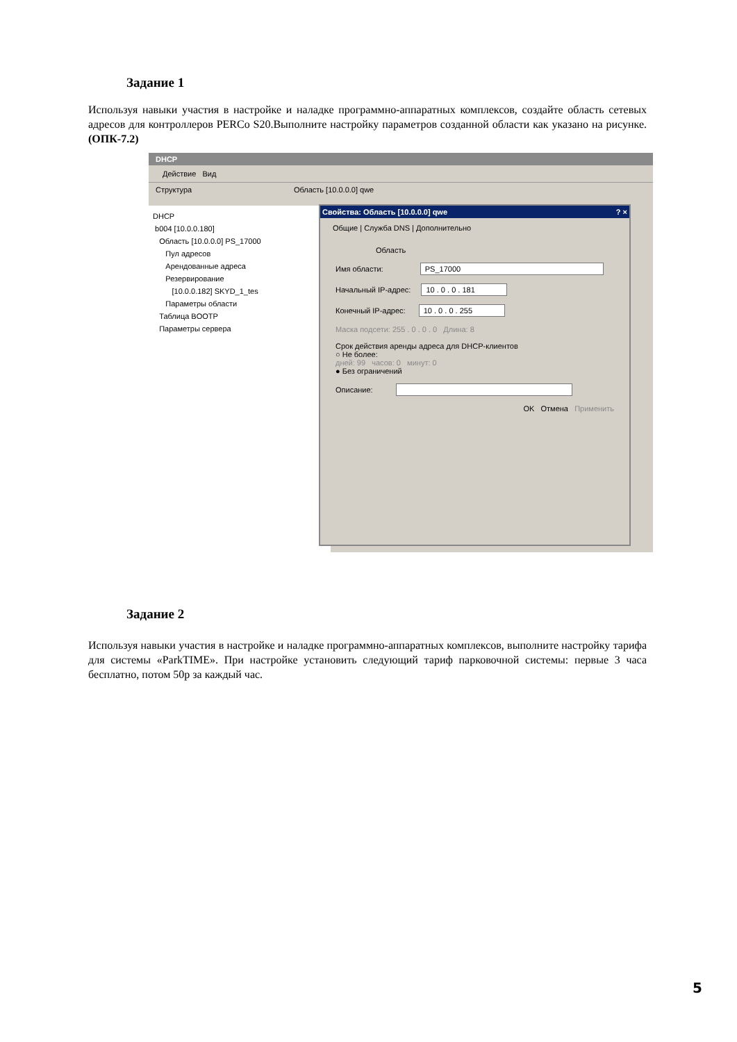Задание 1
Используя навыки участия в настройке и наладке программно-аппаратных комплексов, создайте область сетевых адресов для контроллеров PERCo S20.Выполните настройку параметров созданной области как указано на рисунке. (ОПК-7.2)
DHCP
Действие Вид
Структура Область [10.0.0.0] qwe
DHCP
b004 [10.0.0.180]
Область [10.0.0.0] PS_17000
Пул адресов
Арендованные адреса
Резервирование
[10.0.0.182] SKYD_1_tes
Параметры области
Таблица BOOTP
Параметры сервера
Свойства: Область [10.0.0.0] qwe ? ×
Общие | Служба DNS | Дополнительно
Область
Имя области: PS_17000
Начальный IP-адрес: 10 . 0 . 0 . 181
Конечный IP-адрес: 10 . 0 . 0 . 255
Маска подсети: 255 . 0 . 0 . 0 Длина: 8
Срок действия аренды адреса для DHCP-клиентов
○ Не более:
дней: 99 часов: 0 минут: 0
● Без ограничений
Описание:
OK Отмена Применить
Задание 2
Используя навыки участия в настройке и наладке программно-аппаратных комплексов, выполните настройку тарифа для системы «ParkTIME». При настройке установить следующий тариф парковочной системы: первые 3 часа бесплатно, потом 50р за каждый час.
5